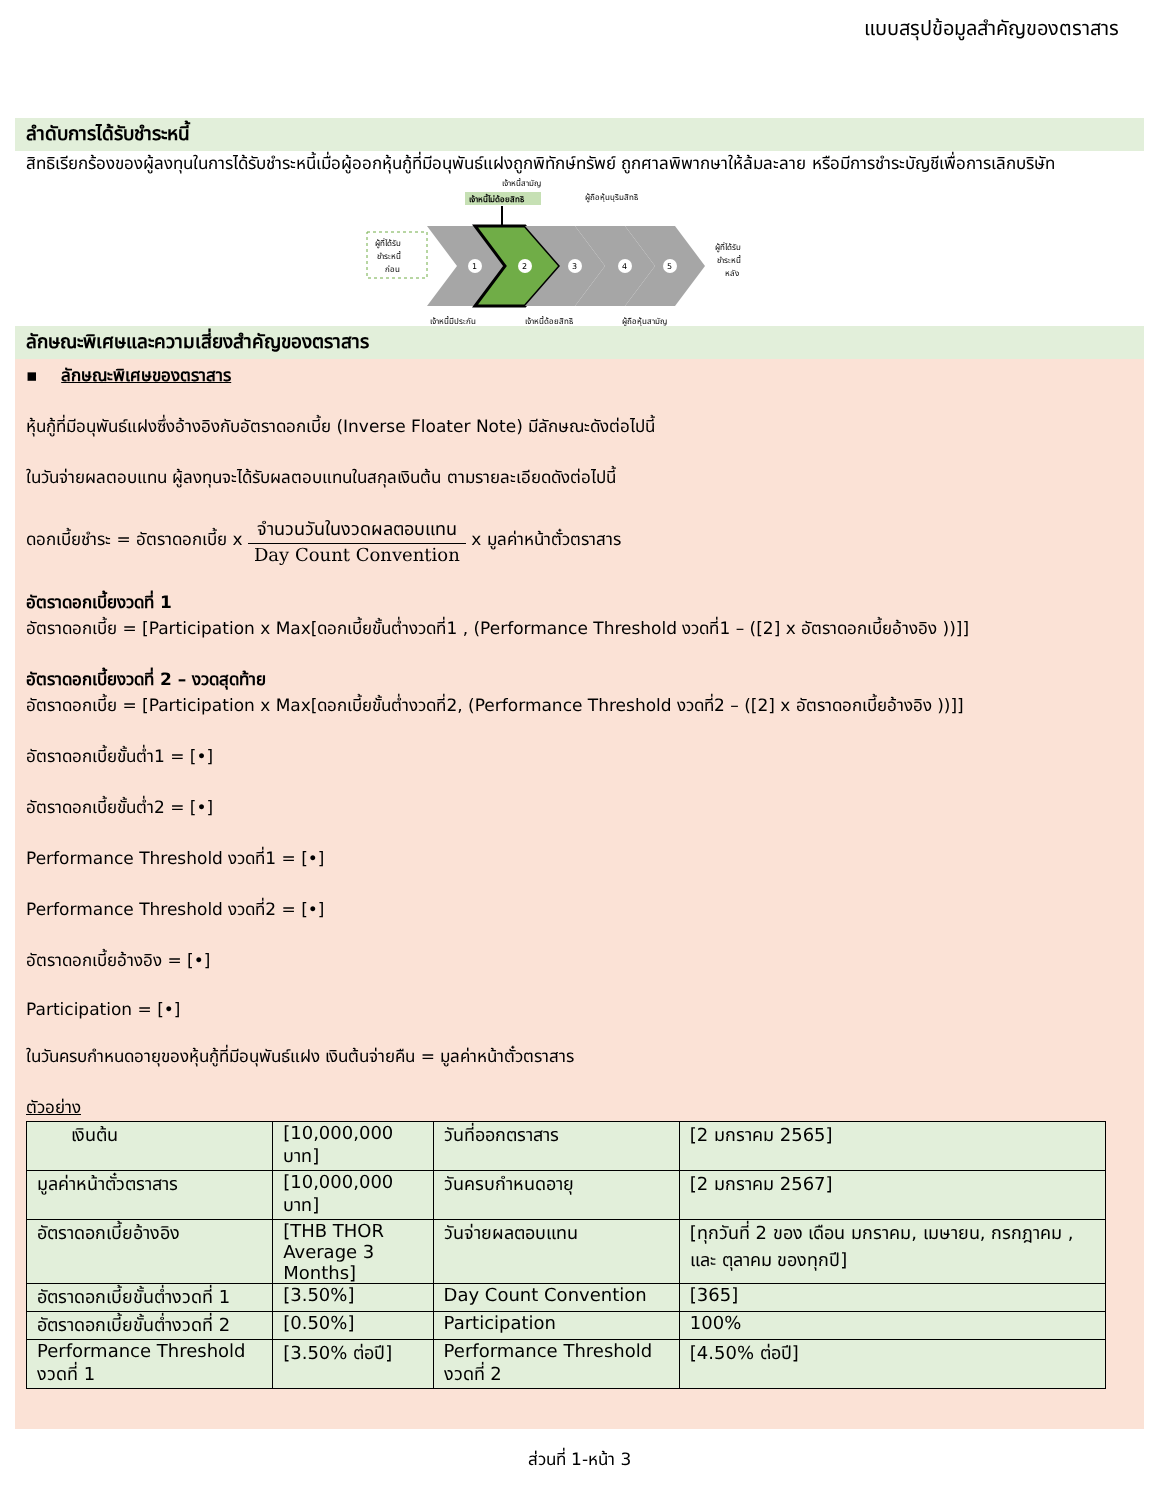แบบสรุปข้อมูลสำคัญของตราสาร
ลำดับการได้รับชำระหนี้
สิทธิเรียกร้องของผู้ลงทุนในการได้รับชำระหนี้เมื่อผู้ออกหุ้นกู้ที่มีอนุพันธ์แฝงถูกพิทักษ์ทรัพย์ ถูกศาลพิพากษาให้ล้มละลาย หรือมีการชำระบัญชีเพื่อการเลิกบริษัท
เจ้าหนี้สามัญ
เจ้าหนี้ไม่ด้อยสิทธิ
ผู้ถือหุ้นบุริมสิทธิ
ผู้ที่ได้รับ
ชำระหนี้
ก่อน
1
2
3
4
5
ผู้ที่ได้รับ
ชำระหนี้
หลัง
เจ้าหนี้มีประกัน
เจ้าหนี้ด้อยสิทธิ
ผู้ถือหุ้นสามัญ
ลักษณะพิเศษและความเสี่ยงสำคัญของตราสาร
▪ ลักษณะพิเศษของตราสาร
หุ้นกู้ที่มีอนุพันธ์แฝงซึ่งอ้างอิงกับอัตราดอกเบี้ย (Inverse Floater Note) มีลักษณะดังต่อไปนี้
ในวันจ่ายผลตอบแทน ผู้ลงทุนจะได้รับผลตอบแทนในสกุลเงินต้น ตามรายละเอียดดังต่อไปนี้
ดอกเบี้ยชำระ = อัตราดอกเบี้ย x จำนวนวันในงวดผลตอบแทน Day Count Convention x มูลค่าหน้าตั๋วตราสาร
อัตราดอกเบี้ยงวดที่ 1
อัตราดอกเบี้ย = [Participation x Max[ดอกเบี้ยขั้นต่ำงวดที่1 , (Performance Threshold งวดที่1 – ([2] x อัตราดอกเบี้ยอ้างอิง ))]]
อัตราดอกเบี้ยงวดที่ 2 – งวดสุดท้าย
อัตราดอกเบี้ย = [Participation x Max[ดอกเบี้ยขั้นต่ำงวดที่2, (Performance Threshold งวดที่2 – ([2] x อัตราดอกเบี้ยอ้างอิง ))]]
อัตราดอกเบี้ยขั้นต่ำ1 = [•]
อัตราดอกเบี้ยขั้นต่ำ2 = [•]
Performance Threshold งวดที่1 = [•]
Performance Threshold งวดที่2 = [•]
อัตราดอกเบี้ยอ้างอิง = [•]
Participation = [•]
ในวันครบกำหนดอายุของหุ้นกู้ที่มีอนุพันธ์แฝง เงินต้นจ่ายคืน = มูลค่าหน้าตั๋วตราสาร
ตัวอย่าง
| เงินต้น | [10,000,000 บาท] | วันที่ออกตราสาร | [2 มกราคม 2565] |
| มูลค่าหน้าตั๋วตราสาร | [10,000,000 บาท] | วันครบกำหนดอายุ | [2 มกราคม 2567] |
| อัตราดอกเบี้ยอ้างอิง | [THB THOR Average 3 Months] | วันจ่ายผลตอบแทน | [ทุกวันที่ 2 ของ เดือน มกราคม, เมษายน, กรกฎาคม , และ ตุลาคม ของทุกปี] |
| อัตราดอกเบี้ยขั้นต่ำงวดที่ 1 | [3.50%] | Day Count Convention | [365] |
| อัตราดอกเบี้ยขั้นต่ำงวดที่ 2 | [0.50%] | Participation | 100% |
| Performance Threshold งวดที่ 1 | [3.50% ต่อปี] | Performance Threshold งวดที่ 2 | [4.50% ต่อปี] |
ส่วนที่ 1-หน้า 3